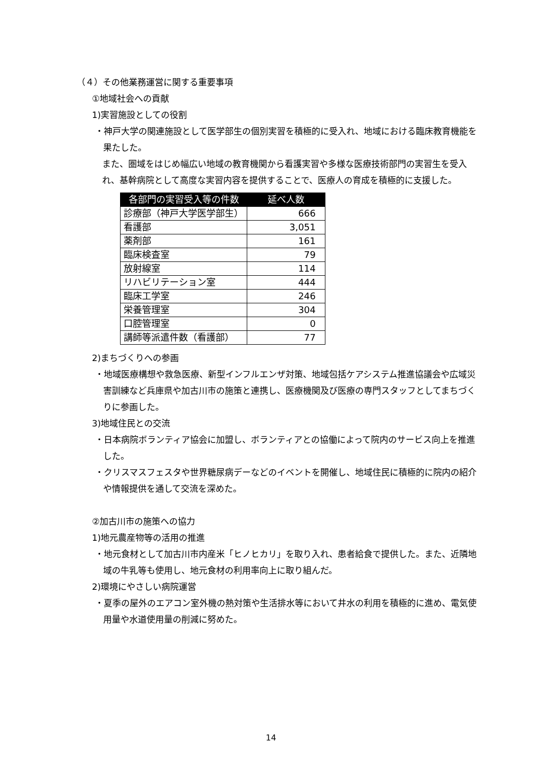（４）その他業務運営に関する重要事項
①地域社会への貢献
1)実習施設としての役割
・神戸大学の関連施設として医学部生の個別実習を積極的に受入れ、地域における臨床教育機能を果たした。
また、圏域をはじめ幅広い地域の教育機関から看護実習や多様な医療技術部門の実習生を受入れ、基幹病院として高度な実習内容を提供することで、医療人の育成を積極的に支援した。
| 各部門の実習受入等の件数 | 延べ人数 |
| --- | --- |
| 診療部（神戸大学医学部生） | 666 |
| 看護部 | 3,051 |
| 薬剤部 | 161 |
| 臨床検査室 | 79 |
| 放射線室 | 114 |
| リハビリテーション室 | 444 |
| 臨床工学室 | 246 |
| 栄養管理室 | 304 |
| 口腔管理室 | 0 |
| 講師等派遣件数（看護部） | 77 |
2)まちづくりへの参画
・地域医療構想や救急医療、新型インフルエンザ対策、地域包括ケアシステム推進協議会や広域災害訓練など兵庫県や加古川市の施策と連携し、医療機関及び医療の専門スタッフとしてまちづくりに参画した。
3)地域住民との交流
・日本病院ボランティア協会に加盟し、ボランティアとの協働によって院内のサービス向上を推進した。
・クリスマスフェスタや世界糖尿病デーなどのイベントを開催し、地域住民に積極的に院内の紹介や情報提供を通して交流を深めた。
②加古川市の施策への協力
1)地元農産物等の活用の推進
・地元食材として加古川市内産米「ヒノヒカリ」を取り入れ、患者給食で提供した。また、近隣地域の牛乳等も使用し、地元食材の利用率向上に取り組んだ。
2)環境にやさしい病院運営
・夏季の屋外のエアコン室外機の熱対策や生活排水等において井水の利用を積極的に進め、電気使用量や水道使用量の削減に努めた。
14